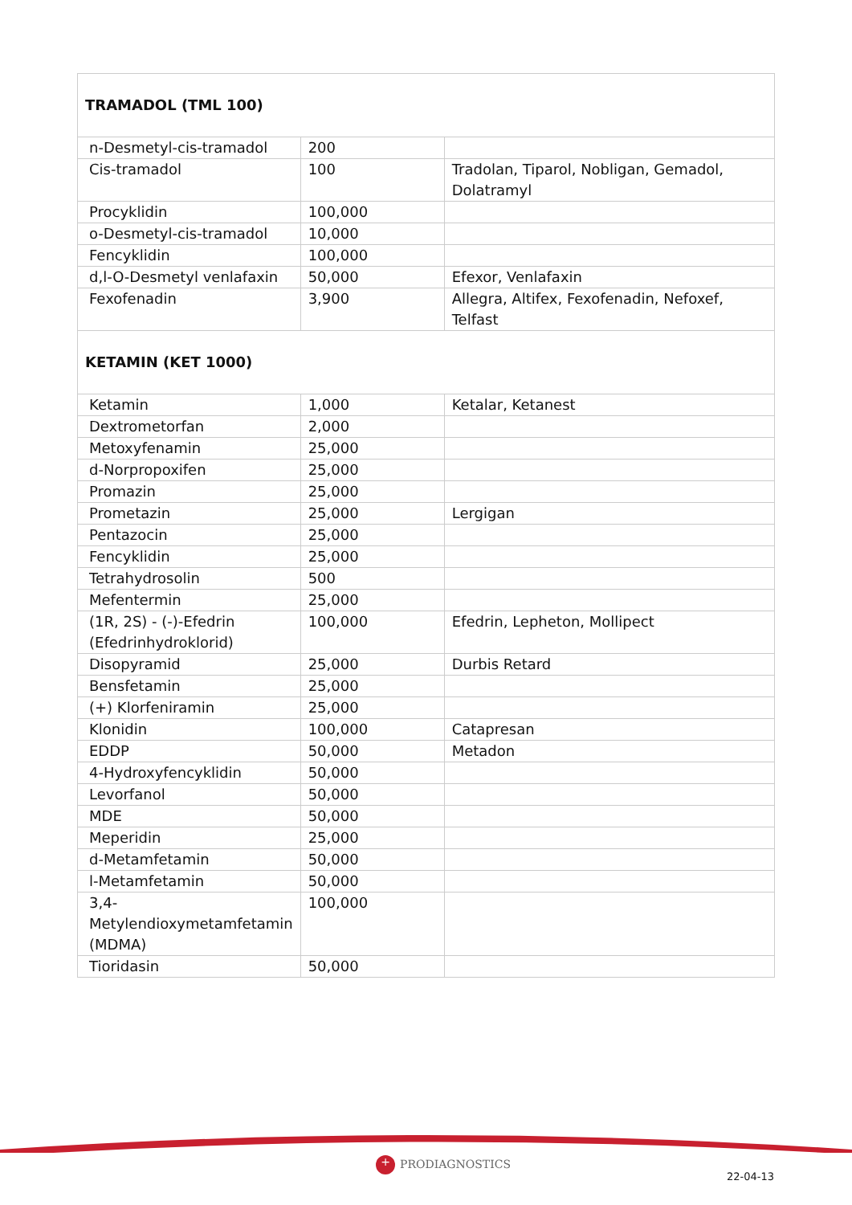| TRAMADOL (TML 100) | | |
| n-Desmetyl-cis-tramadol | 200 | |
| Cis-tramadol | 100 | Tradolan, Tiparol, Nobligan, Gemadol, Dolatramyl |
| Procyklidin | 100,000 | |
| o-Desmetyl-cis-tramadol | 10,000 | |
| Fencyklidin | 100,000 | |
| d,l-O-Desmetyl venlafaxin | 50,000 | Efexor, Venlafaxin |
| Fexofenadin | 3,900 | Allegra, Altifex, Fexofenadin, Nefoxef, Telfast |
| KETAMIN (KET 1000) | | |
| Ketamin | 1,000 | Ketalar, Ketanest |
| Dextrometorfan | 2,000 | |
| Metoxyfenamin | 25,000 | |
| d-Norpropoxifen | 25,000 | |
| Promazin | 25,000 | |
| Prometazin | 25,000 | Lergigan |
| Pentazocin | 25,000 | |
| Fencyklidin | 25,000 | |
| Tetrahydrosolin | 500 | |
| Mefentermin | 25,000 | |
| (1R, 2S) - (-)-Efedrin (Efedrinhydroklorid) | 100,000 | Efedrin, Lepheton, Mollipect |
| Disopyramid | 25,000 | Durbis Retard |
| Bensfetamin | 25,000 | |
| (+) Klorfeniramin | 25,000 | |
| Klonidin | 100,000 | Catapresan |
| EDDP | 50,000 | Metadon |
| 4-Hydroxyfencyklidin | 50,000 | |
| Levorfanol | 50,000 | |
| MDE | 50,000 | |
| Meperidin | 25,000 | |
| d-Metamfetamin | 50,000 | |
| l-Metamfetamin | 50,000 | |
| 3,4-Metylendioxymetamfetamin (MDMA) | 100,000 | |
| Tioridasin | 50,000 | |
+ PRODIAGNOSTICS
22-04-13